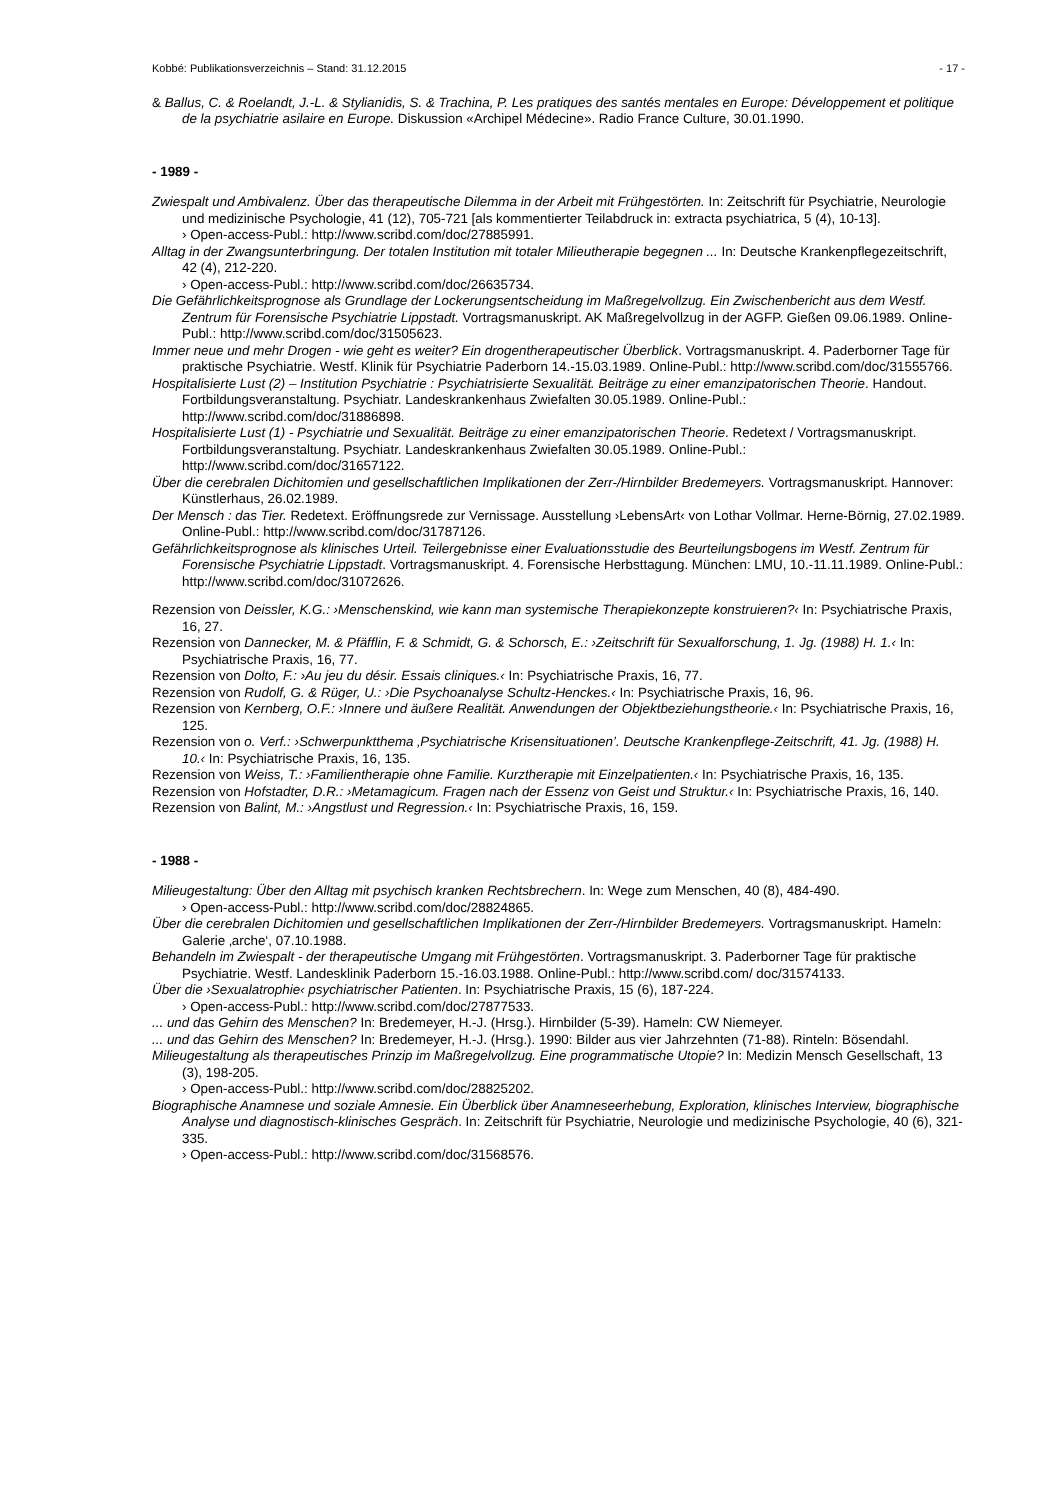Kobbé: Publikationsverzeichnis – Stand: 31.12.2015 - 17 -
& Ballus, C. & Roelandt, J.-L. & Stylianidis, S. & Trachina, P. Les pratiques des santés mentales en Europe: Développement et politique de la psychiatrie asilaire en Europe. Diskussion «Archipel Médecine». Radio France Culture, 30.01.1990.
- 1989 -
Zwiespalt und Ambivalenz. Über das therapeutische Dilemma in der Arbeit mit Frühgestörten. In: Zeitschrift für Psychiatrie, Neurologie und medizinische Psychologie, 41 (12), 705-721 [als kommentierter Teilabdruck in: extracta psychiatrica, 5 (4), 10-13].
› Open-access-Publ.: http://www.scribd.com/doc/27885991.
Alltag in der Zwangsunterbringung. Der totalen Institution mit totaler Milieutherapie begegnen ... In: Deutsche Krankenpflegezeitschrift, 42 (4), 212-220.
› Open-access-Publ.: http://www.scribd.com/doc/26635734.
Die Gefährlichkeitsprognose als Grundlage der Lockerungsentscheidung im Maßregelvollzug. Ein Zwischenbericht aus dem Westf. Zentrum für Forensische Psychiatrie Lippstadt. Vortragsmanuskript. AK Maßregelvollzug in der AGFP. Gießen 09.06.1989. Online-Publ.: http://www.scribd.com/doc/31505623.
Immer neue und mehr Drogen - wie geht es weiter? Ein drogentherapeutischer Überblick. Vortragsmanuskript. 4. Paderborner Tage für praktische Psychiatrie. Westf. Klinik für Psychiatrie Paderborn 14.-15.03.1989. Online-Publ.: http://www.scribd.com/doc/31555766.
Hospitalisierte Lust (2) – Institution Psychiatrie : Psychiatrisierte Sexualität. Beiträge zu einer emanzipatorischen Theorie. Handout. Fortbildungsveranstaltung. Psychiatr. Landeskrankenhaus Zwiefalten 30.05.1989. Online-Publ.: http://www.scribd.com/doc/31886898.
Hospitalisierte Lust (1) - Psychiatrie und Sexualität. Beiträge zu einer emanzipatorischen Theorie. Redetext / Vortragsmanuskript. Fortbildungsveranstaltung. Psychiatr. Landeskrankenhaus Zwiefalten 30.05.1989. Online-Publ.: http://www.scribd.com/doc/31657122.
Über die cerebralen Dichitomien und gesellschaftlichen Implikationen der Zerr-/Hirnbilder Bredemeyers. Vortragsmanuskript. Hannover: Künstlerhaus, 26.02.1989.
Der Mensch : das Tier. Redetext. Eröffnungsrede zur Vernissage. Ausstellung ›LebensArt‹ von Lothar Vollmar. Herne-Börnig, 27.02.1989. Online-Publ.: http://www.scribd.com/doc/31787126.
Gefährlichkeitsprognose als klinisches Urteil. Teilergebnisse einer Evaluationsstudie des Beurteilungsbogens im Westf. Zentrum für Forensische Psychiatrie Lippstadt. Vortragsmanuskript. 4. Forensische Herbsttagung. München: LMU, 10.-11.11.1989. Online-Publ.: http://www.scribd.com/doc/31072626.
Rezension von Deissler, K.G.: ›Menschenskind, wie kann man systemische Therapiekonzepte konstruieren?‹ In: Psychiatrische Praxis, 16, 27.
Rezension von Dannecker, M. & Pfäfflin, F. & Schmidt, G. & Schorsch, E.: ›Zeitschrift für Sexualforschung, 1. Jg. (1988) H. 1.‹ In: Psychiatrische Praxis, 16, 77.
Rezension von Dolto, F.: ›Au jeu du désir. Essais cliniques.‹ In: Psychiatrische Praxis, 16, 77.
Rezension von Rudolf, G. & Rüger, U.: ›Die Psychoanalyse Schultz-Henckes.‹ In: Psychiatrische Praxis, 16, 96.
Rezension von Kernberg, O.F.: ›Innere und äußere Realität. Anwendungen der Objektbeziehungstheorie.‹ In: Psychiatrische Praxis, 16, 125.
Rezension von o. Verf.: ›Schwerpunktthema ‚Psychiatrische Krisensituationen’. Deutsche Krankenpflege-Zeitschrift, 41. Jg. (1988) H. 10.‹ In: Psychiatrische Praxis, 16, 135.
Rezension von Weiss, T.: ›Familientherapie ohne Familie. Kurztherapie mit Einzelpatienten.‹ In: Psychiatrische Praxis, 16, 135.
Rezension von Hofstadter, D.R.: ›Metamagicum. Fragen nach der Essenz von Geist und Struktur.‹ In: Psychiatrische Praxis, 16, 140.
Rezension von Balint, M.: ›Angstlust und Regression.‹ In: Psychiatrische Praxis, 16, 159.
- 1988 -
Milieugestaltung: Über den Alltag mit psychisch kranken Rechtsbrechern. In: Wege zum Menschen, 40 (8), 484-490.
› Open-access-Publ.: http://www.scribd.com/doc/28824865.
Über die cerebralen Dichitomien und gesellschaftlichen Implikationen der Zerr-/Hirnbilder Bredemeyers. Vortragsmanuskript. Hameln: Galerie ‚arche‘, 07.10.1988.
Behandeln im Zwiespalt - der therapeutische Umgang mit Frühgestörten. Vortragsmanuskript. 3. Paderborner Tage für praktische Psychiatrie. Westf. Landesklinik Paderborn 15.-16.03.1988. Online-Publ.: http://www.scribd.com/ doc/31574133.
Über die ›Sexualatrophie‹ psychiatrischer Patienten. In: Psychiatrische Praxis, 15 (6), 187-224.
› Open-access-Publ.: http://www.scribd.com/doc/27877533.
... und das Gehirn des Menschen? In: Bredemeyer, H.-J. (Hrsg.). Hirnbilder (5-39). Hameln: CW Niemeyer.
... und das Gehirn des Menschen? In: Bredemeyer, H.-J. (Hrsg.). 1990: Bilder aus vier Jahrzehnten (71-88). Rinteln: Bösendahl.
Milieugestaltung als therapeutisches Prinzip im Maßregelvollzug. Eine programmatische Utopie? In: Medizin Mensch Gesellschaft, 13 (3), 198-205.
› Open-access-Publ.: http://www.scribd.com/doc/28825202.
Biographische Anamnese und soziale Amnesie. Ein Überblick über Anamneseerhebung, Exploration, klinisches Interview, biographische Analyse und diagnostisch-klinisches Gespräch. In: Zeitschrift für Psychiatrie, Neurologie und medizinische Psychologie, 40 (6), 321-335.
› Open-access-Publ.: http://www.scribd.com/doc/31568576.